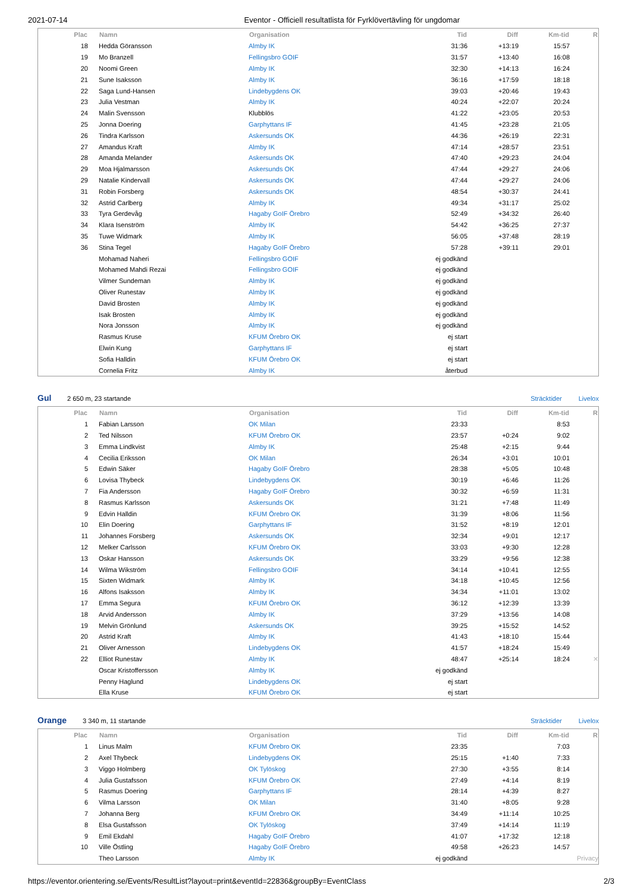2021-07-14 Eventor - Officiell resultatlista för Fyrklövertävling för ungdomar
| Plac | | Namn | Organisation | Tid | Diff | Km-tid | R |
| --- | --- | --- | --- | --- | --- | --- | --- |
| 18 | | Hedda Göransson | Almby IK | 31:36 | +13:19 | 15:57 | |
| 19 | | Mo Branzell | Fellingsbro GOIF | 31:57 | +13:40 | 16:08 | |
| 20 | | Noomi Green | Almby IK | 32:30 | +14:13 | 16:24 | |
| 21 | | Sune Isaksson | Almby IK | 36:16 | +17:59 | 18:18 | |
| 22 | | Saga Lund-Hansen | Lindebygdens OK | 39:03 | +20:46 | 19:43 | |
| 23 | | Julia Vestman | Almby IK | 40:24 | +22:07 | 20:24 | |
| 24 | | Malin Svensson | Klubblös | 41:22 | +23:05 | 20:53 | |
| 25 | | Jonna Doering | Garphyttans IF | 41:45 | +23:28 | 21:05 | |
| 26 | | Tindra Karlsson | Askersunds OK | 44:36 | +26:19 | 22:31 | |
| 27 | | Amandus Kraft | Almby IK | 47:14 | +28:57 | 23:51 | |
| 28 | | Amanda Melander | Askersunds OK | 47:40 | +29:23 | 24:04 | |
| 29 | | Moa Hjalmarsson | Askersunds OK | 47:44 | +29:27 | 24:06 | |
| 29 | | Natalie Kindervall | Askersunds OK | 47:44 | +29:27 | 24:06 | |
| 31 | | Robin Forsberg | Askersunds OK | 48:54 | +30:37 | 24:41 | |
| 32 | | Astrid Carlberg | Almby IK | 49:34 | +31:17 | 25:02 | |
| 33 | | Tyra Gerdevåg | Hagaby GoIF Örebro | 52:49 | +34:32 | 26:40 | |
| 34 | | Klara Isenström | Almby IK | 54:42 | +36:25 | 27:37 | |
| 35 | | Tuwe Widmark | Almby IK | 56:05 | +37:48 | 28:19 | |
| 36 | | Stina Tegel | Hagaby GoIF Örebro | 57:28 | +39:11 | 29:01 | |
| | | Mohamad Naheri | Fellingsbro GOIF | ej godkänd | | | |
| | | Mohamed Mahdi Rezai | Fellingsbro GOIF | ej godkänd | | | |
| | | Vilmer Sundeman | Almby IK | ej godkänd | | | |
| | | Oliver Runestav | Almby IK | ej godkänd | | | |
| | | David Brosten | Almby IK | ej godkänd | | | |
| | | Isak Brosten | Almby IK | ej godkänd | | | |
| | | Nora Jonsson | Almby IK | ej godkänd | | | |
| | | Rasmus Kruse | KFUM Örebro OK | ej start | | | |
| | | Elwin Kung | Garphyttans IF | ej start | | | |
| | | Sofia Halldin | KFUM Örebro OK | ej start | | | |
| | | Cornelia Fritz | Almby IK | återbud | | | |
Gul 2 650 m, 23 startande Sträcktider Livelox
| Plac | | Namn | Organisation | Tid | Diff | Km-tid | R |
| --- | --- | --- | --- | --- | --- | --- | --- |
| 1 | | Fabian Larsson | OK Milan | 23:33 | | 8:53 | |
| 2 | | Ted Nilsson | KFUM Örebro OK | 23:57 | +0:24 | 9:02 | |
| 3 | | Emma Lindkvist | Almby IK | 25:48 | +2:15 | 9:44 | |
| 4 | | Cecilia Eriksson | OK Milan | 26:34 | +3:01 | 10:01 | |
| 5 | | Edwin Säker | Hagaby GoIF Örebro | 28:38 | +5:05 | 10:48 | |
| 6 | | Lovisa Thybeck | Lindebygdens OK | 30:19 | +6:46 | 11:26 | |
| 7 | | Fia Andersson | Hagaby GoIF Örebro | 30:32 | +6:59 | 11:31 | |
| 8 | | Rasmus Karlsson | Askersunds OK | 31:21 | +7:48 | 11:49 | |
| 9 | | Edvin Halldin | KFUM Örebro OK | 31:39 | +8:06 | 11:56 | |
| 10 | | Elin Doering | Garphyttans IF | 31:52 | +8:19 | 12:01 | |
| 11 | | Johannes Forsberg | Askersunds OK | 32:34 | +9:01 | 12:17 | |
| 12 | | Melker Carlsson | KFUM Örebro OK | 33:03 | +9:30 | 12:28 | |
| 13 | | Oskar Hansson | Askersunds OK | 33:29 | +9:56 | 12:38 | |
| 14 | | Wilma Wikström | Fellingsbro GOIF | 34:14 | +10:41 | 12:55 | |
| 15 | | Sixten Widmark | Almby IK | 34:18 | +10:45 | 12:56 | |
| 16 | | Alfons Isaksson | Almby IK | 34:34 | +11:01 | 13:02 | |
| 17 | | Emma Segura | KFUM Örebro OK | 36:12 | +12:39 | 13:39 | |
| 18 | | Arvid Andersson | Almby IK | 37:29 | +13:56 | 14:08 | |
| 19 | | Melvin Grönlund | Askersunds OK | 39:25 | +15:52 | 14:52 | |
| 20 | | Astrid Kraft | Almby IK | 41:43 | +18:10 | 15:44 | |
| 21 | | Oliver Arnesson | Lindebygdens OK | 41:57 | +18:24 | 15:49 | |
| 22 | | Elliot Runestav | Almby IK | 48:47 | +25:14 | 18:24 | ✕ |
| | | Oscar Kristoffersson | Almby IK | ej godkänd | | | |
| | | Penny Haglund | Lindebygdens OK | ej start | | | |
| | | Ella Kruse | KFUM Örebro OK | ej start | | | |
Orange 3 340 m, 11 startande Sträcktider Livelox
| Plac | | Namn | Organisation | Tid | Diff | Km-tid | R |
| --- | --- | --- | --- | --- | --- | --- | --- |
| 1 | | Linus Malm | KFUM Örebro OK | 23:35 | | 7:03 | |
| 2 | | Axel Thybeck | Lindebygdens OK | 25:15 | +1:40 | 7:33 | |
| 3 | | Viggo Holmberg | OK Tylöskog | 27:30 | +3:55 | 8:14 | |
| 4 | | Julia Gustafsson | KFUM Örebro OK | 27:49 | +4:14 | 8:19 | |
| 5 | | Rasmus Doering | Garphyttans IF | 28:14 | +4:39 | 8:27 | |
| 6 | | Vilma Larsson | OK Milan | 31:40 | +8:05 | 9:28 | |
| 7 | | Johanna Berg | KFUM Örebro OK | 34:49 | +11:14 | 10:25 | |
| 8 | | Elsa Gustafsson | OK Tylöskog | 37:49 | +14:14 | 11:19 | |
| 9 | | Emil Ekdahl | Hagaby GoIF Örebro | 41:07 | +17:32 | 12:18 | |
| 10 | | Ville Östling | Hagaby GoIF Örebro | 49:58 | +26:23 | 14:57 | |
| | | Theo Larsson | Almby IK | ej godkänd | | | Privacy |
https://eventor.orientering.se/Events/ResultList?layout=print&eventId=22836&groupBy=EventClass 2/3